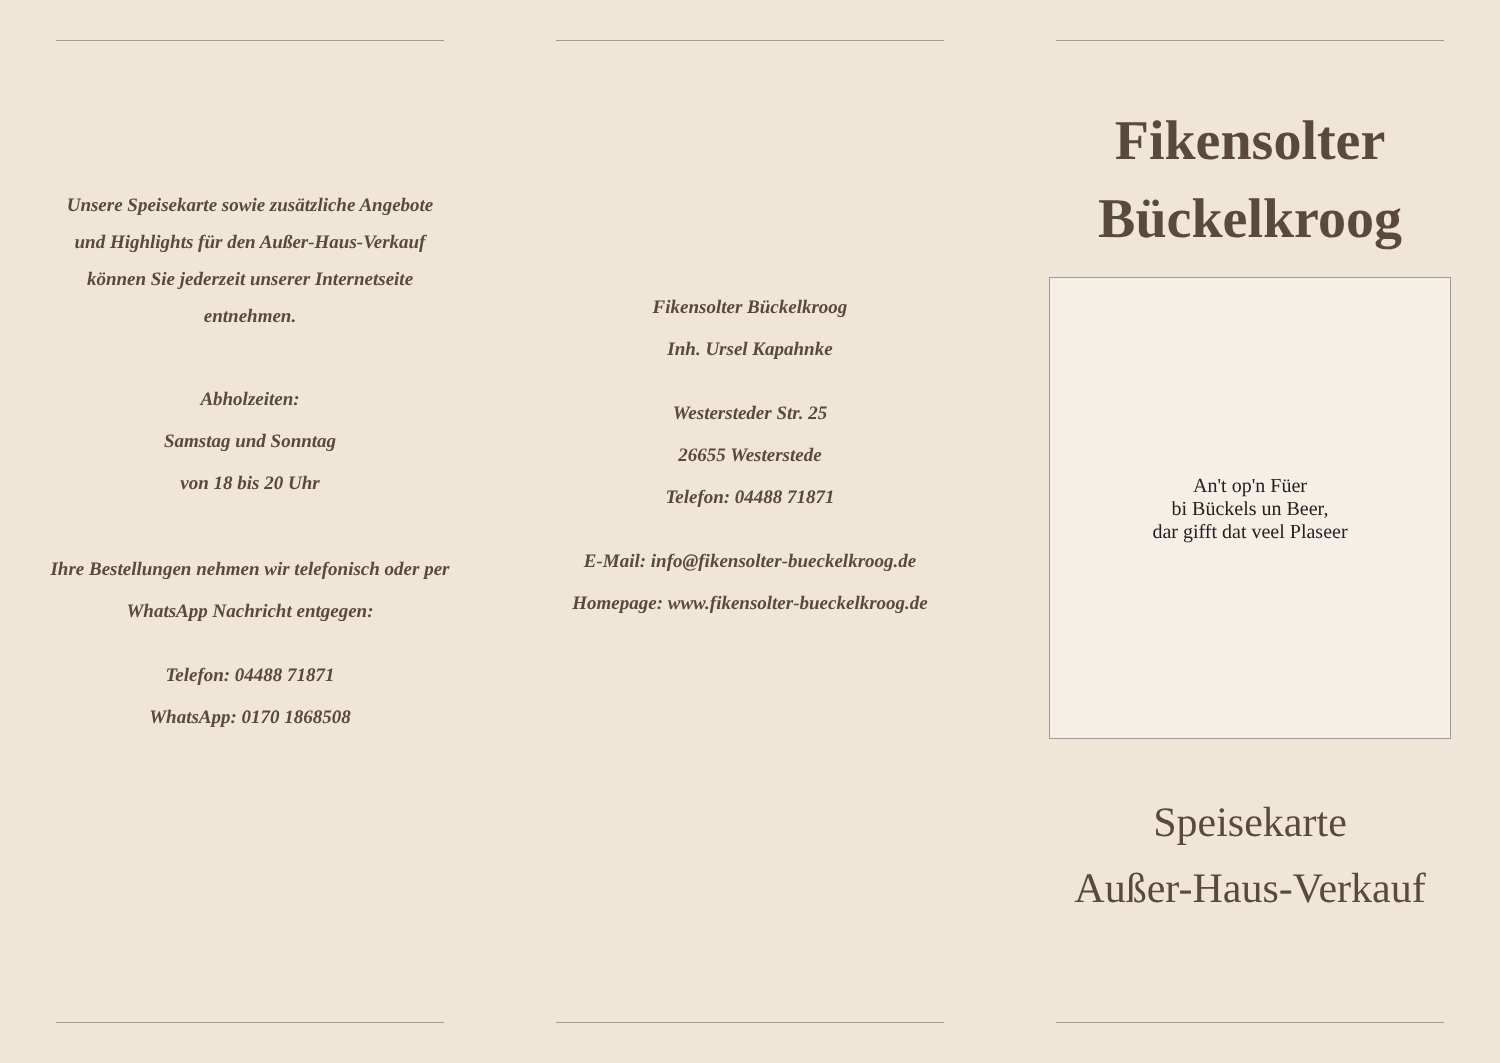Unsere Speisekarte sowie zusätzliche Angebote
und Highlights für den Außer-Haus-Verkauf
können Sie jederzeit unserer Internetseite
entnehmen.
Abholzeiten:
Samstag und Sonntag
von 18 bis 20 Uhr
Ihre Bestellungen nehmen wir telefonisch oder per
WhatsApp Nachricht entgegen:
Telefon: 04488 71871
WhatsApp: 0170 1868508
Fikensolter Bückelkroog
Inh. Ursel Kapahnke
Westersteder Str. 25
26655 Westerstede
Telefon: 04488 71871
E-Mail: info@fikensolter-bueckelkroog.de
Homepage: www.fikensolter-bueckelkroog.de
Fikensolter
Bückelkroog
An't op'n Füer
bi Bückels un Beer,
dar gifft dat veel Plaseer
Speisekarte
Außer-Haus-Verkauf